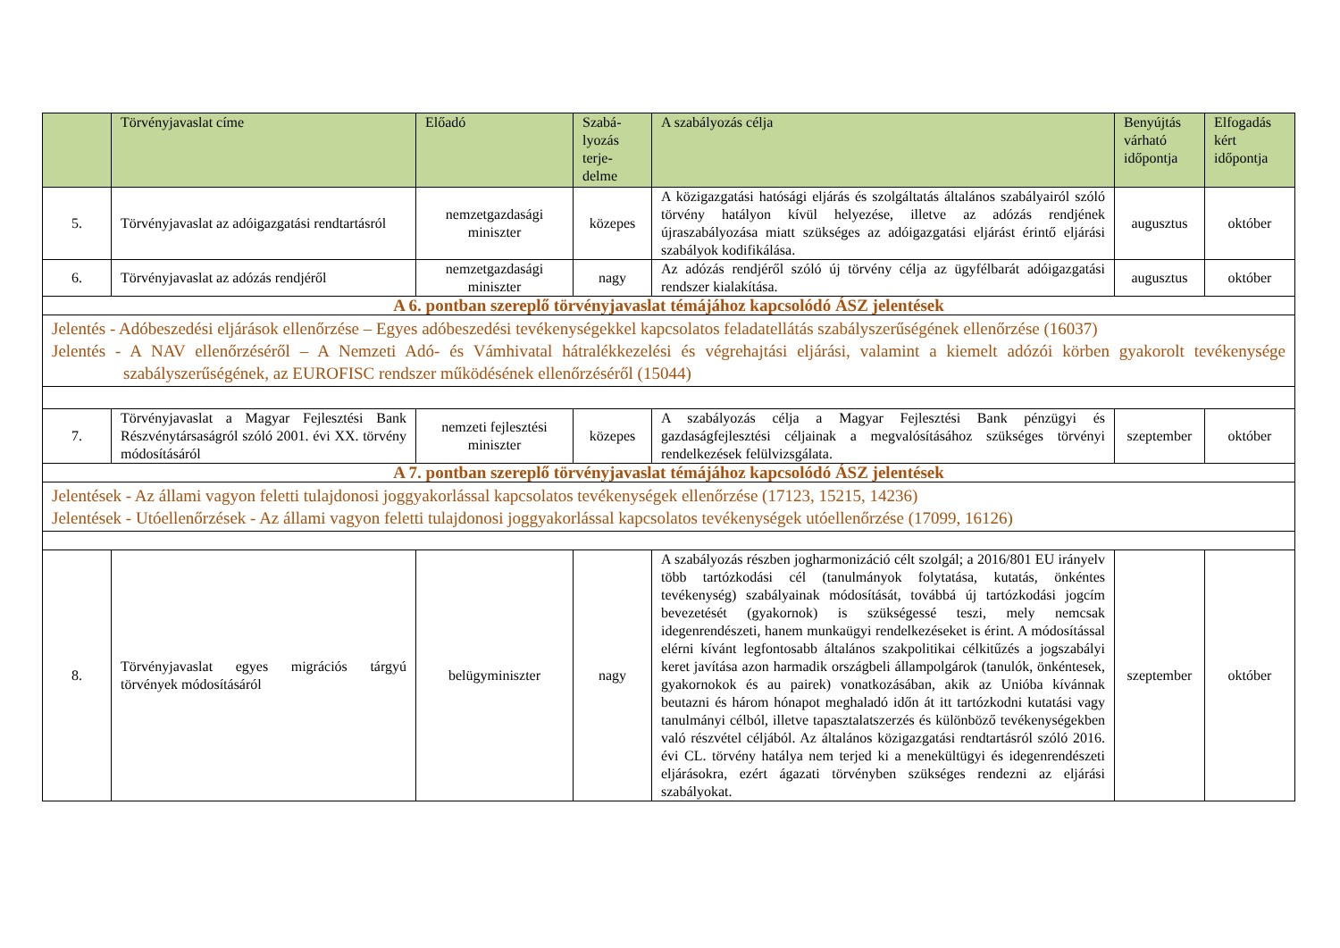| | Törvényjavaslat címe | Előadó | Szabá- lyozás terje- delme | A szabályozás célja | Benyújtás várható időpontja | Elfogadás kért időpontja |
| --- | --- | --- | --- | --- | --- | --- |
| 5. | Törvényjavaslat az adóigazgatási rendtartásról | nemzetgazdasági miniszter | közepes | A közigazgatási hatósági eljárás és szolgáltatás általános szabályairól szóló törvény hatályon kívül helyezése, illetve az adózás rendjének újraszabályozása miatt szükséges az adóigazgatási eljárást érintő eljárási szabályok kodifikálása. | augusztus | október |
| 6. | Törvényjavaslat az adózás rendjéről | nemzetgazdasági miniszter | nagy | Az adózás rendjéről szóló új törvény célja az ügyfélbarát adóigazgatási rendszer kialakítása. | augusztus | október |
| A 6. pontban szereplő törvényjavaslat témájához kapcsolódó ÁSZ jelentések | | | | | | |
| Jelentés - Adóbeszedési eljárások ellenőrzése – Egyes adóbeszedési tevékenységekkel kapcsolatos feladatellátás szabályszerűségének ellenőrzése (16037) Jelentés - A NAV ellenőrzéséről – A Nemzeti Adó- és Vámhivatal hátralékkezelési és végrehajtási eljárási, valamint a kiemelt adózói körben gyakorolt tevékenysége szabályszerűségének, az EUROFISC rendszer működésének ellenőrzéséről (15044) | | | | | | |
| 7. | Törvényjavaslat a Magyar Fejlesztési Bank Részvénytársaságról szóló 2001. évi XX. törvény módosításáról | nemzeti fejlesztési miniszter | közepes | A szabályozás célja a Magyar Fejlesztési Bank pénzügyi és gazdaságfejlesztési céljainak a megvalósításához szükséges törvényi rendelkezések felülvizsgálata. | szeptember | október |
| A 7. pontban szereplő törvényjavaslat témájához kapcsolódó ÁSZ jelentések | | | | | | |
| Jelentések - Az állami vagyon feletti tulajdonosi joggyakorlással kapcsolatos tevékenységek ellenőrzése (17123, 15215, 14236) Jelentések - Utóellenőrzések - Az állami vagyon feletti tulajdonosi joggyakorlással kapcsolatos tevékenységek utóellenőrzése (17099, 16126) | | | | | | |
| 8. | Törvényjavaslat egyes migrációs tárgyú törvények módosításáról | belügyminiszter | nagy | A szabályozás részben jogharmonizáció célt szolgál; a 2016/801 EU irányelv több tartózkodási cél (tanulmányok folytatása, kutatás, önkéntes tevékenység) szabályainak módosítását, továbbá új tartózkodási jogcím bevezetését (gyakornok) is szükségessé teszi, mely nemcsak idegenrendészeti, hanem munkaügyi rendelkezéseket is érint. A módosítással elérni kívánt legfontosabb általános szakpolitikai célkitűzés a jogszabályi keret javítása azon harmadik országbeli állampolgárok (tanulók, önkéntesek, gyakornokok és au pairek) vonatkozásában, akik az Unióba kívánnak beutazni és három hónapot meghaladó időn át itt tartózkodni kutatási vagy tanulmányi célból, illetve tapasztalatszerzés és különböző tevékenységekben való részvétel céljából. Az általános közigazgatási rendtartásról szóló 2016. évi CL. törvény hatálya nem terjed ki a menekültügyi és idegenrendészeti eljárásokra, ezért ágazati törvényben szükséges rendezni az eljárási szabályokat. | szeptember | október |